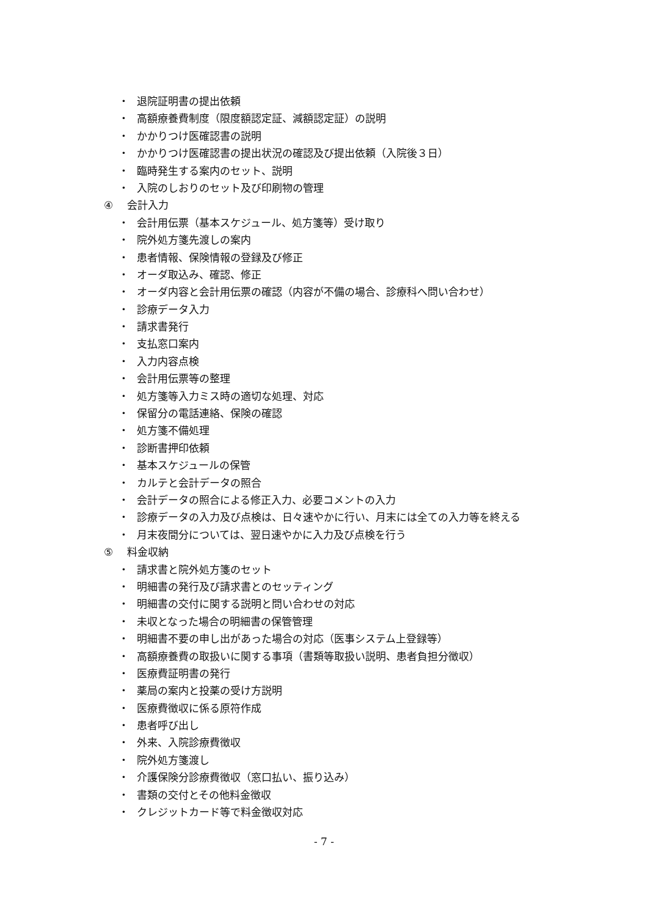・ 退院証明書の提出依頼
・ 高額療養費制度（限度額認定証、減額認定証）の説明
・ かかりつけ医確認書の説明
・ かかりつけ医確認書の提出状況の確認及び提出依頼（入院後３日）
・ 臨時発生する案内のセット、説明
・ 入院のしおりのセット及び印刷物の管理
④ 会計入力
・ 会計用伝票（基本スケジュール、処方箋等）受け取り
・ 院外処方箋先渡しの案内
・ 患者情報、保険情報の登録及び修正
・ オーダ取込み、確認、修正
・ オーダ内容と会計用伝票の確認（内容が不備の場合、診療科へ問い合わせ）
・ 診療データ入力
・ 請求書発行
・ 支払窓口案内
・ 入力内容点検
・ 会計用伝票等の整理
・ 処方箋等入力ミス時の適切な処理、対応
・ 保留分の電話連絡、保険の確認
・ 処方箋不備処理
・ 診断書押印依頼
・ 基本スケジュールの保管
・ カルテと会計データの照合
・ 会計データの照合による修正入力、必要コメントの入力
・ 診療データの入力及び点検は、日々速やかに行い、月末には全ての入力等を終える
・ 月末夜間分については、翌日速やかに入力及び点検を行う
⑤ 料金収納
・ 請求書と院外処方箋のセット
・ 明細書の発行及び請求書とのセッティング
・ 明細書の交付に関する説明と問い合わせの対応
・ 未収となった場合の明細書の保管管理
・ 明細書不要の申し出があった場合の対応（医事システム上登録等）
・ 高額療養費の取扱いに関する事項（書類等取扱い説明、患者負担分徴収）
・ 医療費証明書の発行
・ 薬局の案内と投薬の受け方説明
・ 医療費徴収に係る原符作成
・ 患者呼び出し
・ 外来、入院診療費徴収
・ 院外処方箋渡し
・ 介護保険分診療費徴収（窓口払い、振り込み）
・ 書類の交付とその他料金徴収
・ クレジットカード等で料金徴収対応
- 7 -